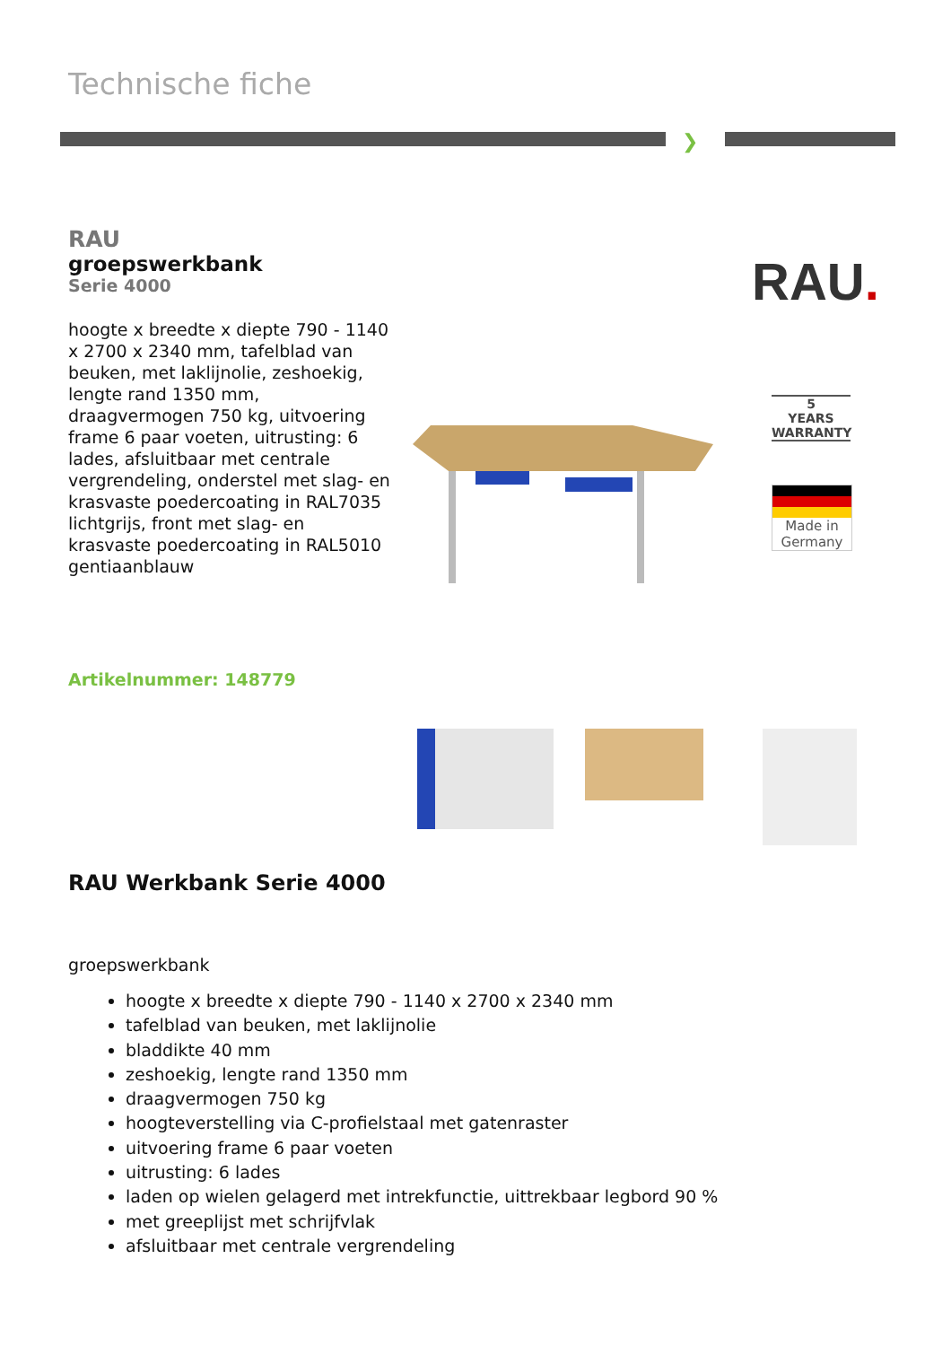Technische fiche
❯
RAU
groepswerkbank
Serie 4000
hoogte x breedte x diepte 790 - 1140 x 2700 x 2340 mm, tafelblad van beuken, met laklijnolie, zeshoekig, lengte rand 1350 mm, draagvermogen 750 kg, uitvoering frame 6 paar voeten, uitrusting: 6 lades, afsluitbaar met centrale vergrendeling, onderstel met slag- en krasvaste poedercoating in RAL7035 lichtgrijs, front met slag- en krasvaste poedercoating in RAL5010 gentiaanblauw
RAU.
5
YEARS
WARRANTY
Made in
Germany
Artikelnummer: 148779
RAU Werkbank Serie 4000
groepswerkbank
hoogte x breedte x diepte 790 - 1140 x 2700 x 2340 mm
tafelblad van beuken, met laklijnolie
bladdikte 40 mm
zeshoekig, lengte rand 1350 mm
draagvermogen 750 kg
hoogteverstelling via C-profielstaal met gatenraster
uitvoering frame 6 paar voeten
uitrusting: 6 lades
laden op wielen gelagerd met intrekfunctie, uittrekbaar legbord 90 %
met greeplijst met schrijfvlak
afsluitbaar met centrale vergrendeling